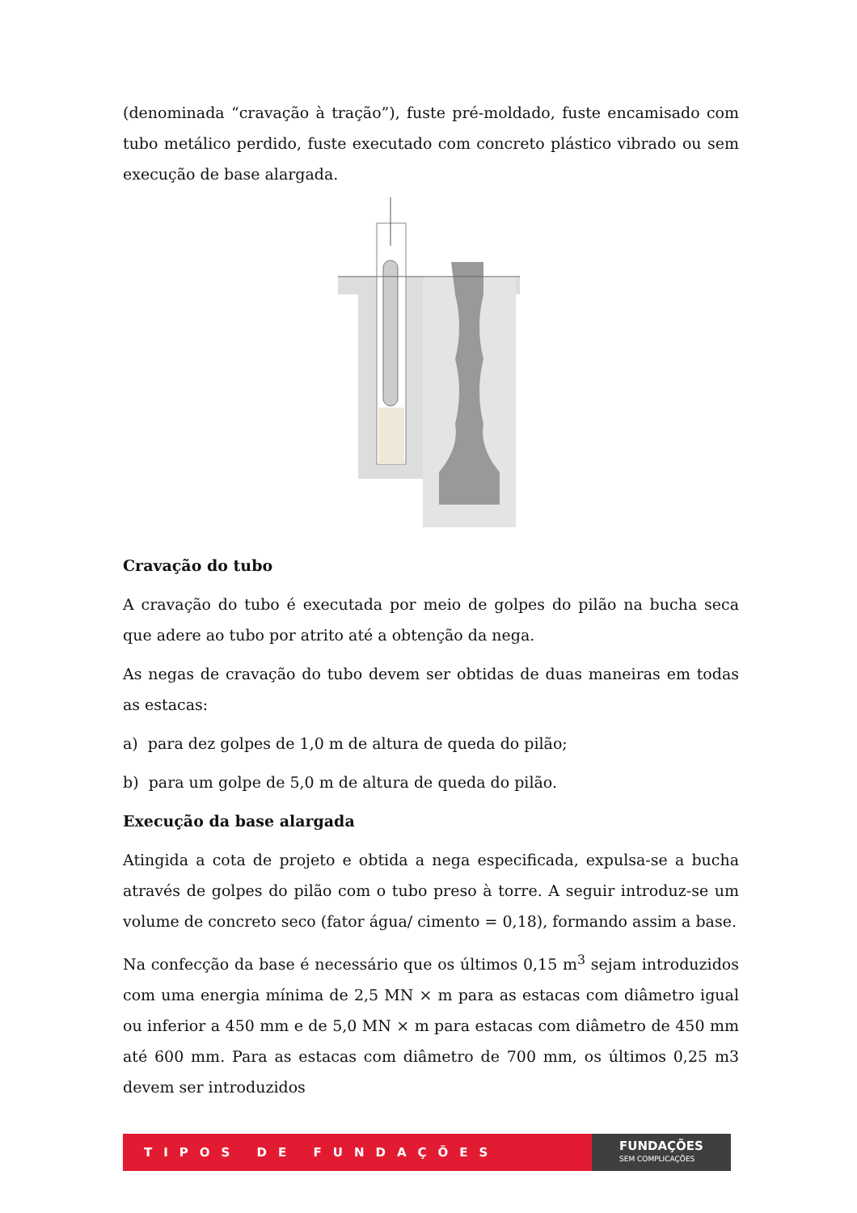(denominada “cravação à tração”), fuste pré-moldado, fuste encamisado com tubo metálico perdido, fuste executado com concreto plástico vibrado ou sem execução de base alargada.
Cravação do tubo
A cravação do tubo é executada por meio de golpes do pilão na bucha seca que adere ao tubo por atrito até a obtenção da nega.
As negas de cravação do tubo devem ser obtidas de duas maneiras em todas as estacas:
a) para dez golpes de 1,0 m de altura de queda do pilão;
b) para um golpe de 5,0 m de altura de queda do pilão.
Execução da base alargada
Atingida a cota de projeto e obtida a nega especificada, expulsa-se a bucha através de golpes do pilão com o tubo preso à torre. A seguir introduz-se um volume de concreto seco (fator água/ cimento = 0,18), formando assim a base.
Na confecção da base é necessário que os últimos 0,15 m<sup>3</sup> sejam introduzidos com uma energia mínima de 2,5 MN × m para as estacas com diâmetro igual ou inferior a 450 mm e de 5,0 MN × m para estacas com diâmetro de 450 mm até 600 mm. Para as estacas com diâmetro de 700 mm, os últimos 0,25 m3 devem ser introduzidos
TIPOS DE FUNDAÇÕES
FUNDAÇÕES
SEM COMPLICAÇÕES